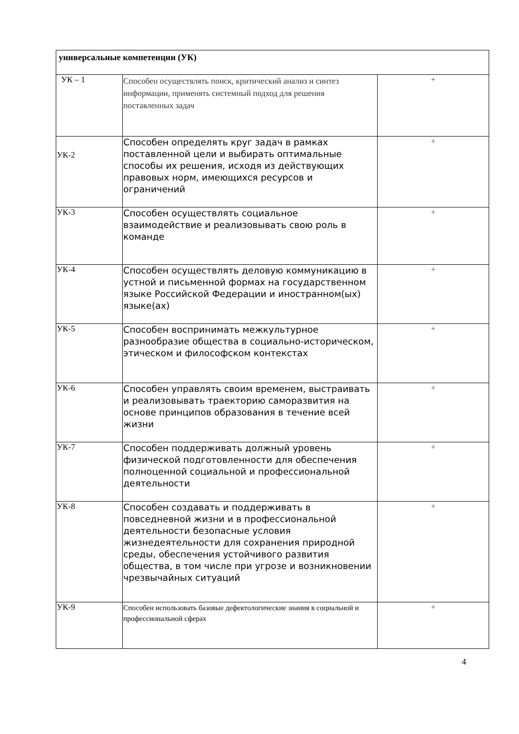| универсальные компетенции (УК) | | |
| УК – 1 | Способен осуществлять поиск, критический анализ и синтез информации, применять системный подход для решения поставленных задач | + |
| УК-2 | Способен определять круг задач в рамках поставленной цели и выбирать оптимальные способы их решения, исходя из действующих правовых норм, имеющихся ресурсов и ограничений | + |
| УК-3 | Способен осуществлять социальное взаимодействие и реализовывать свою роль в команде | + |
| УК-4 | Способен осуществлять деловую коммуникацию в устной и письменной формах на государственном языке Российской Федерации и иностранном(ых) языке(ах) | + |
| УК-5 | Способен воспринимать межкультурное разнообразие общества в социально-историческом, этическом и философском контекстах | + |
| УК-6 | Способен управлять своим временем, выстраивать и реализовывать траекторию саморазвития на основе принципов образования в течение всей жизни | + |
| УК-7 | Способен поддерживать должный уровень физической подготовленности для обеспечения полноценной социальной и профессиональной деятельности | + |
| УК-8 | Способен создавать и поддерживать в повседневной жизни и в профессиональной деятельности безопасные условия жизнедеятельности для сохранения природной среды, обеспечения устойчивого развития общества, в том числе при угрозе и возникновении чрезвычайных ситуаций | + |
| УК-9 | Способен использовать базовые дефектологические знания в социальной и профессиональной сферах | + |
4